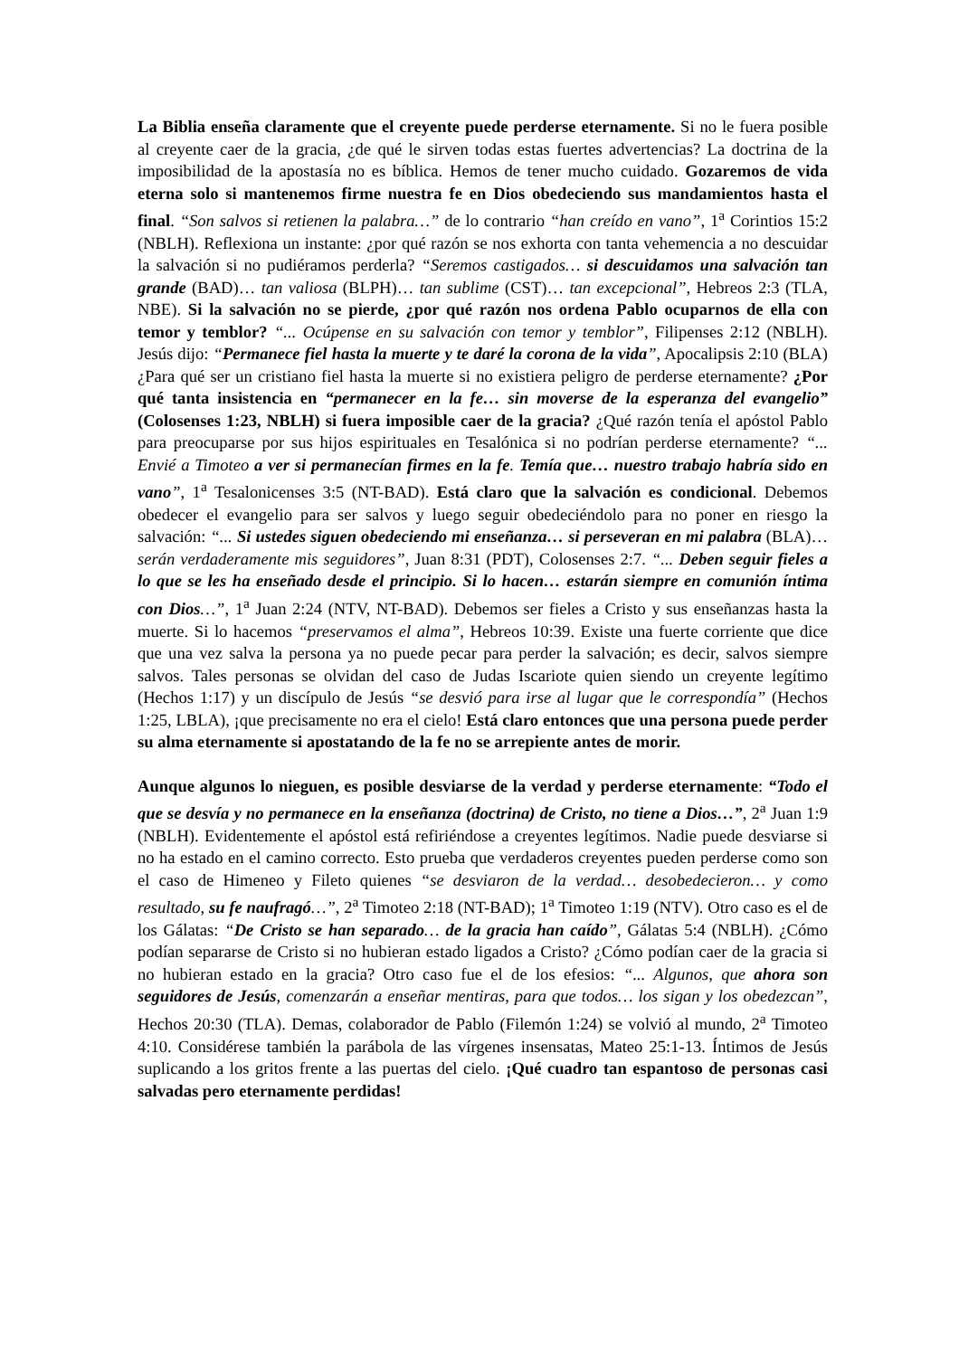La Biblia enseña claramente que el creyente puede perderse eternamente. Si no le fuera posible al creyente caer de la gracia, ¿de qué le sirven todas estas fuertes advertencias? La doctrina de la imposibilidad de la apostasía no es bíblica. Hemos de tener mucho cuidado. Gozaremos de vida eterna solo si mantenemos firme nuestra fe en Dios obedeciendo sus mandamientos hasta el final. “Son salvos si retienen la palabra…” de lo contrario “han creído en vano”, 1<sup>a</sup> Corintios 15:2 (NBLH). Reflexiona un instante: ¿por qué razón se nos exhorta con tanta vehemencia a no descuidar la salvación si no pudiéramos perderla? “Seremos castigados… si descuidamos una salvación tan grande (BAD)… tan valiosa (BLPH)… tan sublime (CST)… tan excepcional”, Hebreos 2:3 (TLA, NBE). Si la salvación no se pierde, ¿por qué razón nos ordena Pablo ocuparnos de ella con temor y temblor? “... Ocúpense en su salvación con temor y temblor”, Filipenses 2:12 (NBLH). Jesús dijo: “Permanece fiel hasta la muerte y te daré la corona de la vida”, Apocalipsis 2:10 (BLA) ¿Para qué ser un cristiano fiel hasta la muerte si no existiera peligro de perderse eternamente? ¿Por qué tanta insistencia en “permanecer en la fe… sin moverse de la esperanza del evangelio” (Colosenses 1:23, NBLH) si fuera imposible caer de la gracia? ¿Qué razón tenía el apóstol Pablo para preocuparse por sus hijos espirituales en Tesalónica si no podrían perderse eternamente? “... Envié a Timoteo a ver si permanecían firmes en la fe. Temía que… nuestro trabajo habría sido en vano”, 1<sup>a</sup> Tesalonicenses 3:5 (NT-BAD). Está claro que la salvación es condicional. Debemos obedecer el evangelio para ser salvos y luego seguir obedeciéndolo para no poner en riesgo la salvación: “... Si ustedes siguen obedeciendo mi enseñanza… si perseveran en mi palabra (BLA)… serán verdaderamente mis seguidores”, Juan 8:31 (PDT), Colosenses 2:7. “... Deben seguir fieles a lo que se les ha enseñado desde el principio. Si lo hacen… estarán siempre en comunión íntima con Dios…”, 1<sup>a</sup> Juan 2:24 (NTV, NT-BAD). Debemos ser fieles a Cristo y sus enseñanzas hasta la muerte. Si lo hacemos “preservamos el alma”, Hebreos 10:39. Existe una fuerte corriente que dice que una vez salva la persona ya no puede pecar para perder la salvación; es decir, salvos siempre salvos. Tales personas se olvidan del caso de Judas Iscariote quien siendo un creyente legítimo (Hechos 1:17) y un discípulo de Jesús “se desvió para irse al lugar que le correspondía” (Hechos 1:25, LBLA), ¡que precisamente no era el cielo! Está claro entonces que una persona puede perder su alma eternamente si apostatando de la fe no se arrepiente antes de morir.
Aunque algunos lo nieguen, es posible desviarse de la verdad y perderse eternamente: “Todo el que se desvía y no permanece en la enseñanza (doctrina) de Cristo, no tiene a Dios…”, 2<sup>a</sup> Juan 1:9 (NBLH). Evidentemente el apóstol está refiriéndose a creyentes legítimos. Nadie puede desviarse si no ha estado en el camino correcto. Esto prueba que verdaderos creyentes pueden perderse como son el caso de Himeneo y Fileto quienes “se desviaron de la verdad… desobedecieron… y como resultado, su fe naufragó…”, 2<sup>a</sup> Timoteo 2:18 (NT-BAD); 1<sup>a</sup> Timoteo 1:19 (NTV). Otro caso es el de los Gálatas: “De Cristo se han separado… de la gracia han caído”, Gálatas 5:4 (NBLH). ¿Cómo podían separarse de Cristo si no hubieran estado ligados a Cristo? ¿Cómo podían caer de la gracia si no hubieran estado en la gracia? Otro caso fue el de los efesios: “... Algunos, que ahora son seguidores de Jesús, comenzarán a enseñar mentiras, para que todos… los sigan y los obedezcan”, Hechos 20:30 (TLA). Demas, colaborador de Pablo (Filemón 1:24) se volvió al mundo, 2<sup>a</sup> Timoteo 4:10. Considérese también la parábola de las vírgenes insensatas, Mateo 25:1-13. Íntimos de Jesús suplicando a los gritos frente a las puertas del cielo. ¡Qué cuadro tan espantoso de personas casi salvadas pero eternamente perdidas!